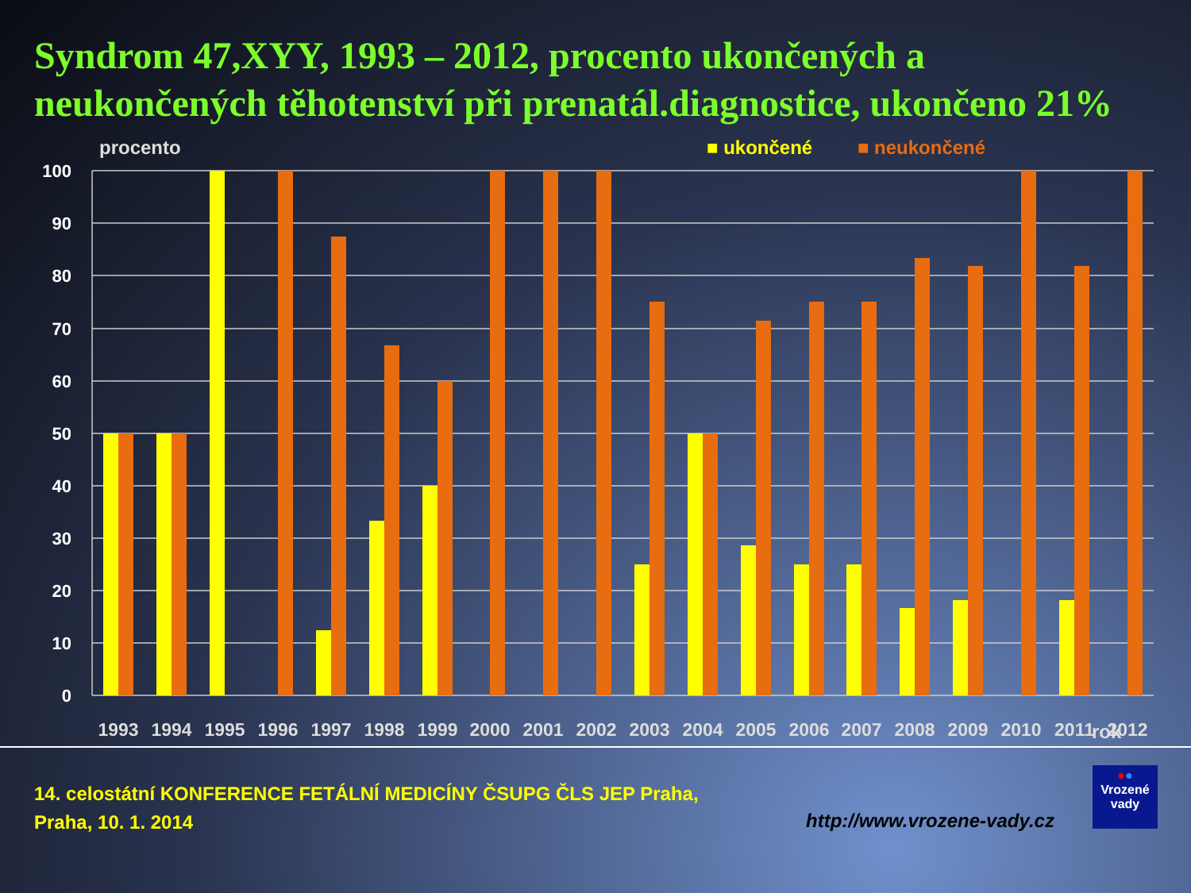Syndrom 47,XYY, 1993 – 2012, procento ukončených a neukončených těhotenství při prenatál.diagnostice, ukončeno 21%
procento ■ ukončené ■ neukončené
100
90
80
70
60
50
40
30
20
10
0
1993
1994
1995
1996
1997
1998
1999
2000
2001
2002
2003
2004
2005
2006
2007
2008
2009
2010
2011
2012
rok
14. celostátní KONFERENCE FETÁLNÍ MEDICÍNY ČSUPG ČLS JEP Praha,
Praha, 10. 1. 2014
http://www.vrozene-vady.cz
●●
Vrozené
vady